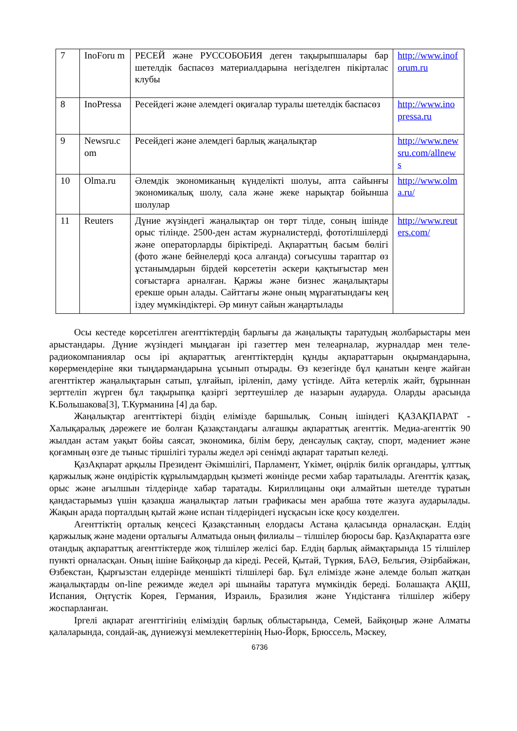| 7 | InoForu m | РЕСЕЙ және РУССОБОБИЯ деген тақырыпшалары бар шетелдік баспасөз материалдарына негізделген пікірталас клубы | http://www.inoforum.ru |
| 8 | InoPressa | Ресейдегі және әлемдегі оқиғалар туралы шетелдік баспасөз | http://www.inopressa.ru |
| 9 | Newsru.c om | Ресейдегі және әлемдегі барлық жаңалықтар | http://www.newsru.com/allnews |
| 10 | Olma.ru | Әлемдік экономиканың күнделікті шолуы, апта сайынғы экономикалық шолу, сала және жеке нарықтар бойынша шолулар | http://www.olma.ru/ |
| 11 | Reuters | Дүние жүзіндегі жаңалықтар он төрт тілде, соның ішінде орыс тілінде. 2500-ден астам журналистерді, фототілшілерді және операторларды біріктіреді. Ақпараттың басым бөлігі (фото және бейнелерді қоса алғанда) соғысушы тараптар өз ұстанымдарын бірдей көрсететін әскери қақтығыстар мен соғыстарға арналған. Қаржы және бизнес жаңалықтары ерекше орын алады. Сайттағы және оның мұрағатындағы кең іздеу мүмкіндіктері. Әр минут сайын жаңартылады | http://www.reuters.com/ |
Осы кестеде көрсетілген агенттіктердің барлығы да жаңалықты таратудың жолбарыстары мен арыстандары. Дүние жүзіндегі мыңдаған ірі газеттер мен телеарналар, журналдар мен теле- радиокомпаниялар осы ірі ақпараттық агенттіктердің құнды ақпараттарын оқырмандарына, көрермендеріне яки тыңдармандарына ұсынып отырады. Өз кезегінде бұл қанатын кеңге жайған агенттіктер жаңалықтарын сатып, ұлғайып, іріленіп, даму үстінде. Айта кетерлік жайт, бұрыннан зерттеліп жүрген бұл тақырыпқа қазіргі зерттеушілер де назарын аударуда. Оларды арасында К.Большакова[3], Т.Курманина [4] да бар.
Жаңалықтар агенттіктері біздің елімізде баршылық. Соның ішіндегі ҚАЗАҚПАРАТ - Халықаралық дәрежеге ие болған Қазақстандағы алғашқы ақпараттық агенттік. Медиа-агенттік 90 жылдан астам уақыт бойы саясат, экономика, білім беру, денсаулық сақтау, спорт, мәдениет және қоғамның өзге де тыныс тіршілігі туралы жедел әрі сенімді ақпарат таратып келеді.
ҚазАқпарат арқылы Президент Әкімшілігі, Парламент, Үкімет, өңірлік билік органдары, ұлттық қаржылық және өндірістік құрылымдардың қызметі жөнінде ресми хабар таратылады. Агенттік қазақ, орыс және ағылшын тілдерінде хабар таратады. Кириллицаны оқи алмайтын шетелде тұратын қандастарымыз үшін қазақша жаңалықтар латын графикасы мен арабша төте жазуға аударылады. Жақын арада порталдың қытай және испан тілдеріндегі нұсқасын іске қосу көзделген.
Агенттіктің орталық кеңсесі Қазақстанның елордасы Астана қаласында орналасқан. Елдің қаржылық және мәдени орталығы Алматыда оның филиалы – тілшілер бюросы бар. ҚазАқпаратта өзге отандық ақпараттық агенттіктерде жоқ тілшілер желісі бар. Елдің барлық аймақтарында 15 тілшілер пункті орналасқан. Оның ішіне Байқоңыр да кіреді. Ресей, Қытай, Түркия, БАӘ, Бельгия, Әзірбайжан, Өзбекстан, Қырғызстан елдерінде меншікті тілшілері бар. Бұл елімізде және әлемде болып жатқан жаңалықтарды on-line режимде жедел әрі шынайы таратуға мүмкіндік береді. Болашақта АҚШ, Испания, Оңтүстік Корея, Германия, Израиль, Бразилия және Үндістанға тілшілер жіберу жоспарланған.
Іргелі ақпарат агенттігінің еліміздің барлық облыстарында, Семей, Байқоңыр және Алматы қалаларында, сондай-ақ, дүниежүзі мемлекеттерінің Нью-Йорк, Брюссель, Мәскеу,
6736